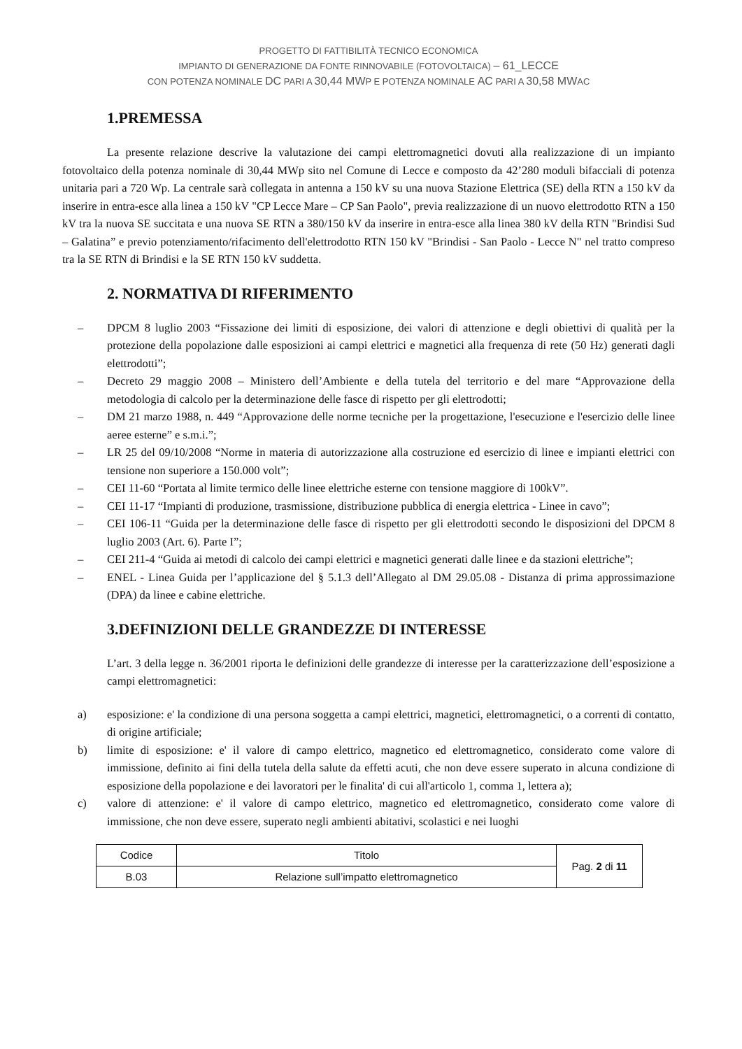PROGETTO DI FATTIBILITÀ TECNICO ECONOMICA
IMPIANTO DI GENERAZIONE DA FONTE RINNOVABILE (FOTOVOLTAICA) – 61_LECCE
CON POTENZA NOMINALE DC PARI A 30,44 MWP E POTENZA NOMINALE AC PARI A 30,58 MWAC
1.PREMESSA
La presente relazione descrive la valutazione dei campi elettromagnetici dovuti alla realizzazione di un impianto fotovoltaico della potenza nominale di 30,44 MWp sito nel Comune di Lecce e composto da 42’280 moduli bifacciali di potenza unitaria pari a 720 Wp. La centrale sarà collegata in antenna a 150 kV su una nuova Stazione Elettrica (SE) della RTN a 150 kV da inserire in entra-esce alla linea a 150 kV "CP Lecce Mare – CP San Paolo", previa realizzazione di un nuovo elettrodotto RTN a 150 kV tra la nuova SE succitata e una nuova SE RTN a 380/150 kV da inserire in entra-esce alla linea 380 kV della RTN "Brindisi Sud – Galatina” e previo potenziamento/rifacimento dell'elettrodotto RTN 150 kV "Brindisi - San Paolo - Lecce N" nel tratto compreso tra la SE RTN di Brindisi e la SE RTN 150 kV suddetta.
2. NORMATIVA DI RIFERIMENTO
– DPCM 8 luglio 2003 “Fissazione dei limiti di esposizione, dei valori di attenzione e degli obiettivi di qualità per la protezione della popolazione dalle esposizioni ai campi elettrici e magnetici alla frequenza di rete (50 Hz) generati dagli elettrodotti”;
– Decreto 29 maggio 2008 – Ministero dell’Ambiente e della tutela del territorio e del mare “Approvazione della metodologia di calcolo per la determinazione delle fasce di rispetto per gli elettrodotti;
– DM 21 marzo 1988, n. 449 “Approvazione delle norme tecniche per la progettazione, l'esecuzione e l'esercizio delle linee aeree esterne” e s.m.i.”;
– LR 25 del 09/10/2008 “Norme in materia di autorizzazione alla costruzione ed esercizio di linee e impianti elettrici con tensione non superiore a 150.000 volt”;
– CEI 11-60 “Portata al limite termico delle linee elettriche esterne con tensione maggiore di 100kV”.
– CEI 11-17 “Impianti di produzione, trasmissione, distribuzione pubblica di energia elettrica - Linee in cavo”;
– CEI 106-11 “Guida per la determinazione delle fasce di rispetto per gli elettrodotti secondo le disposizioni del DPCM 8 luglio 2003 (Art. 6). Parte I”;
– CEI 211-4 “Guida ai metodi di calcolo dei campi elettrici e magnetici generati dalle linee e da stazioni elettriche”;
– ENEL - Linea Guida per l’applicazione del § 5.1.3 dell’Allegato al DM 29.05.08 - Distanza di prima approssimazione (DPA) da linee e cabine elettriche.
3.DEFINIZIONI DELLE GRANDEZZE DI INTERESSE
L’art. 3 della legge n. 36/2001 riporta le definizioni delle grandezze di interesse per la caratterizzazione dell’esposizione a campi elettromagnetici:
a) esposizione: e' la condizione di una persona soggetta a campi elettrici, magnetici, elettromagnetici, o a correnti di contatto, di origine artificiale;
b) limite di esposizione: e' il valore di campo elettrico, magnetico ed elettromagnetico, considerato come valore di immissione, definito ai fini della tutela della salute da effetti acuti, che non deve essere superato in alcuna condizione di esposizione della popolazione e dei lavoratori per le finalita' di cui all'articolo 1, comma 1, lettera a);
c) valore di attenzione: e' il valore di campo elettrico, magnetico ed elettromagnetico, considerato come valore di immissione, che non deve essere, superato negli ambienti abitativi, scolastici e nei luoghi
| Codice | Titolo | Pag. 2 di 11 |
| B.03 | Relazione sull’impatto elettromagnetico | |